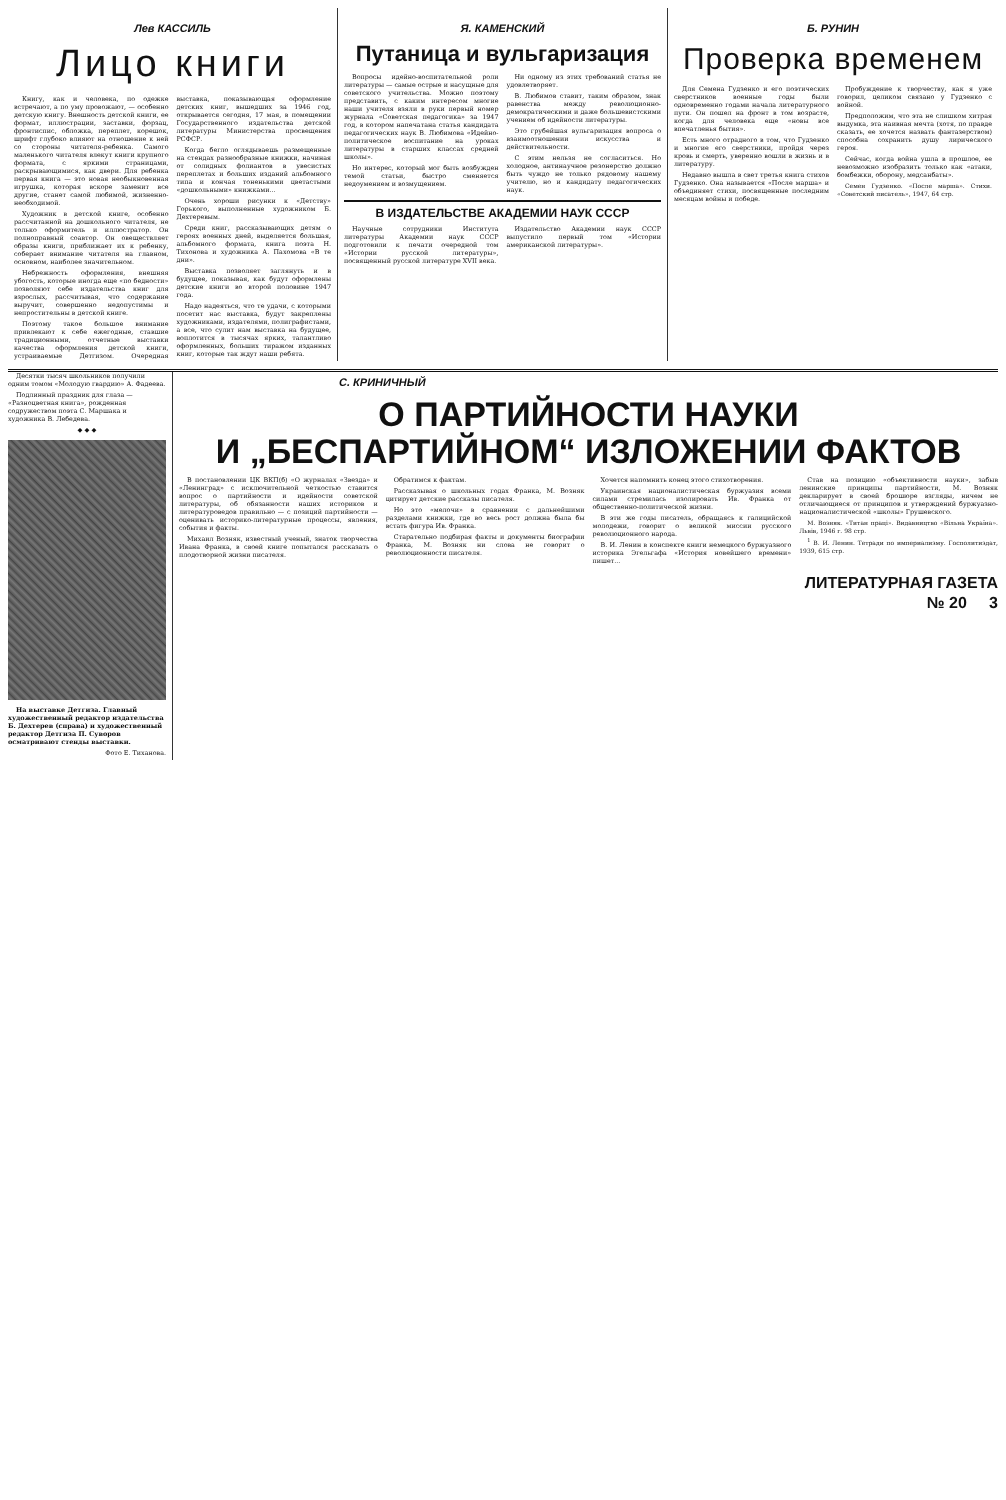Лев КАССИЛЬ
Лицо книги
Книгу, как и человека, по одежке встречают, а по уму провожают, — особенно детскую книгу. Внешность детской книги, ее формат, иллюстрации, заставки, форзац, фронтиспис, обложка, переплет, корешок, шрифт глубоко влияют на отношение к ней со стороны читателя-ребенка. Самого маленького читателя влекут книги крупного формата, с яркими страницами, раскрывающимися, как двери. Для ребенка первая книга — это новая необыкновенная игрушка, которая вскоре заменит все другие, станет самой любимой, жизненно-необходимой.
Художник в детской книге, особенно рассчитанной на дошкольного читателя, не только оформитель и иллюстратор. Он полноправный соавтор. Он овеществляет образы книги, приближает их к ребенку, соберает внимание читателя на главном, основном, наиболее значительном.
Небрежность оформления, внешняя убогость, которые иногда еще «по бедности» позволяют себе издательства книг для взрослых, рассчитывая, что содержание выручит, совершенно недопустимы и непростительны в детской книге.
Поэтому такое большое внимание привлекают к себе ежегодные, ставшие традиционными, отчетные выставки качества оформления детской книги, устраиваемые Детгизом. Очередная выставка, показывающая оформление детских книг, вышедших за 1946 год, открывается сегодня, 17 мая, в помещении Государственного издательства детской литературы Министерства просвещения РСФСР.
Когда бегло оглядываешь размещенные на стендах разнообразные книжки, начиная от солидных фолиантов в увесистых переплетах и больших изданий альбомного типа и кончая тоненькими цветастыми «дошкольными» книжками...
Очень хороши рисунки к «Детству» Горького, выполненные художником Б. Дехтеревым.
Среди книг, рассказывающих детям о героях военных дней, выделяется большая, альбомного формата, книга поэта Н. Тихонова и художника А. Пахомова «В те дни».
Выставка позволяет заглянуть и в будущее, показывая, как будут оформлены детские книги во второй половине 1947 года.
Надо надеяться, что те удачи, с которыми посетит нас выставка, будут закреплены художниками, издателями, полиграфистами, а все, что сулит нам выставка на будущее, воплотится в тысячах ярких, талантливо оформленных, больших тиражом изданных книг, которые так ждут наши ребята.
Я. КАМЕНСКИЙ
Путаница и вульгаризация
Вопросы идейно-воспитательной роли литературы — самые острые и насущные для советского учительства. Можно поэтому представить, с каким интересом многие наши учителя взяли в руки первый номер журнала «Советская педагогика» за 1947 год, в котором напечатана статья кандидата педагогических наук В. Любимова «Идейно-политическое воспитание на уроках литературы в старших классах средней школы».
Но интерес, который мог быть возбужден темой статьи, быстро сменяется недоумением и возмущением.
Ни одному из этих требований статья не удовлетворяет.
В. Любимов ставит, таким образом, знак равенства между революционно-демократическими и даже большевистскими учением об идейности литературы.
Это грубейшая вульгаризация вопроса о взаимоотношении искусства и действительности.
С этим нельзя не согласиться. Но холодное, антинаучное резонерство должно быть чуждо не только рядовому нашему учителю, но и кандидату педагогических наук.
В ИЗДАТЕЛЬСТВЕ АКАДЕМИИ НАУК СССР
Научные сотрудники Института литературы Академии наук СССР подготовили к печати очередной том «Истории русской литературы», посвященный русской литературе XVII века.
Издательство Академии наук СССР выпустило первый том «Истории американской литературы».
Б. РУНИН
Проверка временем
Для Семена Гудзенко и его поэтических сверстников военные годы были одновременно годами начала литературного пути. Он пошел на фронт в том возрасте, когда для человека еще «новы все впечатленья бытия».
Есть много отрадного в том, что Гудзенко и многие его сверстники, пройдя через кровь и смерть, уверенно вошли в жизнь и в литературу.
Недавно вышла в свет третья книга стихов Гудзенко. Она называется «После марша» и объединяет стихи, посвященные последним месяцам войны и победе.
Пробуждение к творчеству, как я уже говорил, целиком связано у Гудзенко с войной.
Предположим, что эта не слишком хитрая выдумка, эта наивная мечта (хотя, по правде сказать, ее хочется назвать фантазерством) способна сохранить душу лирического героя.
Сейчас, когда война ушла в прошлое, ее невозможно изобразить только как «атаки, бомбежки, оборону, медсанбаты».
Семен Гудзенко. «После марша». Стихи. «Советский писатель», 1947, 64 стр.
Десятки тысяч школьников получили одним томом «Молодую гвардию» А. Фадеева.
Подлинный праздник для глаза — «Разноцветная книга», рожденная содружеством поэта С. Маршака и художника В. Лебедева.
◆ ◆ ◆
На выставке Детгиза. Главный художественный редактор издательства Б. Дехтерев (справа) и художественный редактор Детгиза П. Суворов осматривают стенды выставки.
Фото Е. Тиханова.
С. КРИНИЧНЫЙ
О ПАРТИЙНОСТИ НАУКИ
И „БЕСПАРТИЙНОМ“ ИЗЛОЖЕНИИ ФАКТОВ
В постановлении ЦК ВКП(б) «О журналах «Звезда» и «Ленинград» с исключительной четкостью ставится вопрос о партийности и идейности советской литературы, об обязанности наших историков и литературоведов правильно — с позиций партийности — оценивать историко-литературные процессы, явления, события и факты.
Михаил Возняк, известный ученый, знаток творчества Ивана Франка, в своей книге попытался рассказать о плодотворной жизни писателя.
Обратимся к фактам.
Рассказывая о школьных годах Франка, М. Возняк цитирует детские рассказы писателя.
Но это «мелочи» в сравнении с дальнейшими разделами книжки, где во весь рост должна была бы встать фигура Ив. Франка.
Старательно подбирая факты и документы биографии Франка, М. Возняк ни слова не говорит о революционности писателя.
Хочется напомнить конец этого стихотворения.
Украинская националистическая буржуазия всеми силами стремилась изолировать Ив. Франка от общественно-политической жизни.
В эти же годы писатель, обращаясь к галицийской молодежи, говорит о великой миссии русского революционного народа.
В. И. Ленин в конспекте книги немецкого буржуазного историка Эгельгафа «История новейшего времени» пишет...
Став на позицию «объективности науки», забыв ленинские принципы партийности, М. Возняк декларирует в своей брошюре взгляды, ничем не отличающиеся от принципов и утверждений буржуазно-националистической «школы» Грушевского.
М. Возняк. «Титан праці». Видавництво «Вільна Україна». Львів, 1946 г. 98 стр.
<sup>1</sup> В. И. Ленин. Тетради по империализму. Госполитиздат, 1939, 615 стр.
ЛИТЕРАТУРНАЯ ГАЗЕТА
№ 20 3